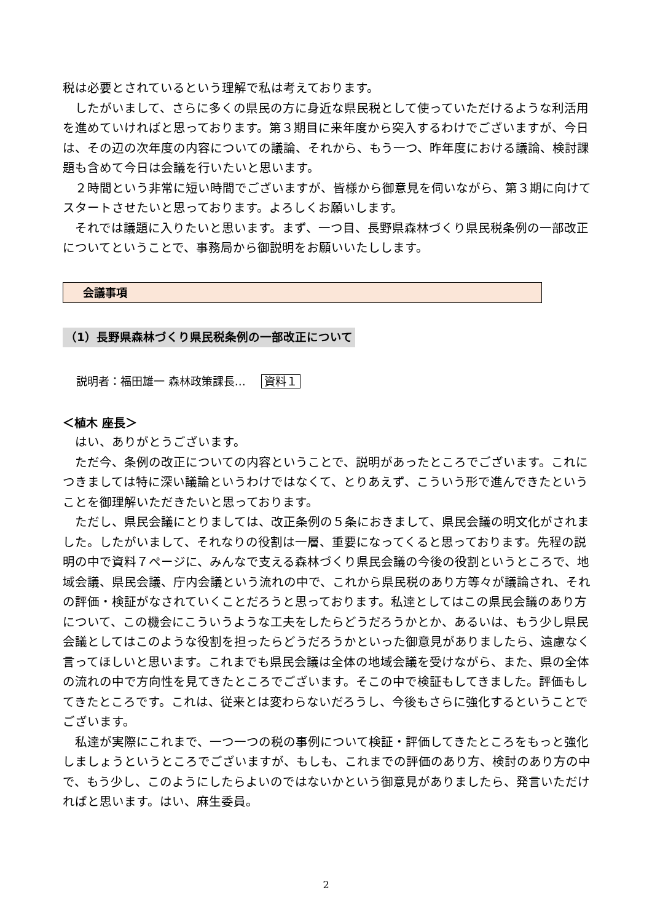税は必要とされているという理解で私は考えております。
したがいまして、さらに多くの県民の方に身近な県民税として使っていただけるような利活用を進めていければと思っております。第３期目に来年度から突入するわけでございますが、今日は、その辺の次年度の内容についての議論、それから、もう一つ、昨年度における議論、検討課題も含めて今日は会議を行いたいと思います。
２時間という非常に短い時間でございますが、皆様から御意見を伺いながら、第３期に向けてスタートさせたいと思っております。よろしくお願いします。
それでは議題に入りたいと思います。まず、一つ目、長野県森林づくり県民税条例の一部改正についてということで、事務局から御説明をお願いいたしします。
会議事項
（1）長野県森林づくり県民税条例の一部改正について
説明者：福田雄一 森林政策課長… 資料１
＜植木 座長＞
はい、ありがとうございます。
ただ今、条例の改正についての内容ということで、説明があったところでございます。これにつきましては特に深い議論というわけではなくて、とりあえず、こういう形で進んできたということを御理解いただきたいと思っております。
ただし、県民会議にとりましては、改正条例の５条におきまして、県民会議の明文化がされました。したがいまして、それなりの役割は一層、重要になってくると思っております。先程の説明の中で資料７ページに、みんなで支える森林づくり県民会議の今後の役割というところで、地域会議、県民会議、庁内会議という流れの中で、これから県民税のあり方等々が議論され、それの評価・検証がなされていくことだろうと思っております。私達としてはこの県民会議のあり方について、この機会にこういうような工夫をしたらどうだろうかとか、あるいは、もう少し県民会議としてはこのような役割を担ったらどうだろうかといった御意見がありましたら、遠慮なく言ってほしいと思います。これまでも県民会議は全体の地域会議を受けながら、また、県の全体の流れの中で方向性を見てきたところでございます。そこの中で検証もしてきました。評価もしてきたところです。これは、従来とは変わらないだろうし、今後もさらに強化するということでございます。
私達が実際にこれまで、一つ一つの税の事例について検証・評価してきたところをもっと強化しましょうというところでございますが、もしも、これまでの評価のあり方、検討のあり方の中で、もう少し、このようにしたらよいのではないかという御意見がありましたら、発言いただければと思います。はい、麻生委員。
2